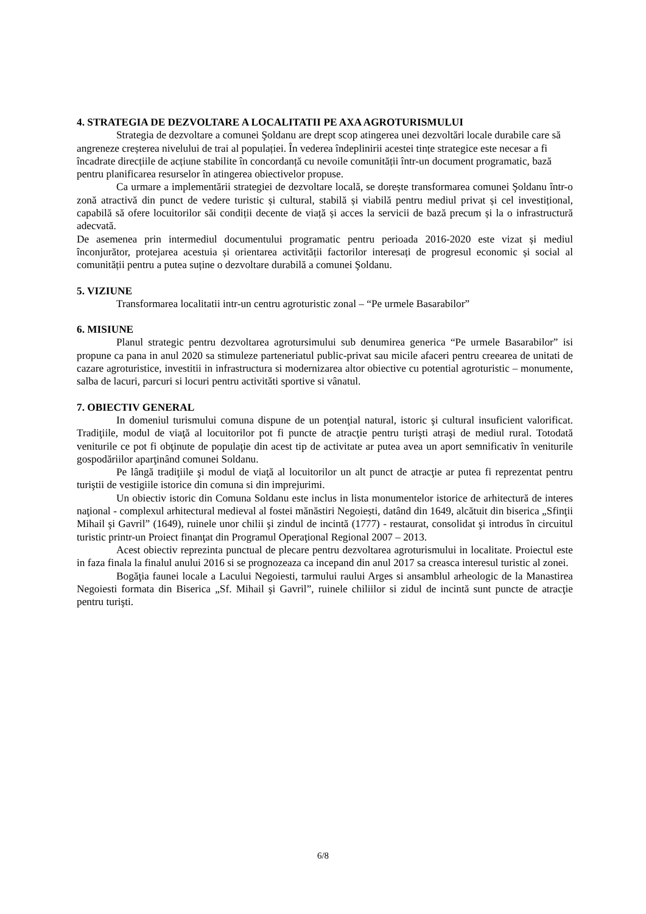4. STRATEGIA DE DEZVOLTARE A LOCALITATII PE AXA AGROTURISMULUI
Strategia de dezvoltare a comunei Şoldanu are drept scop atingerea unei dezvoltări locale durabile care să angreneze creșterea nivelului de trai al populației. În vederea îndeplinirii acestei tințe strategice este necesar a fi încadrate direcțiile de acțiune stabilite în concordanță cu nevoile comunității într-un document programatic, bază pentru planificarea resurselor în atingerea obiectivelor propuse.
Ca urmare a implementării strategiei de dezvoltare locală, se dorește transformarea comunei Şoldanu într-o zonă atractivă din punct de vedere turistic și cultural, stabilă și viabilă pentru mediul privat și cel investițional, capabilă să ofere locuitorilor săi condiții decente de viață și acces la servicii de bază precum și la o infrastructură adecvată.
De asemenea prin intermediul documentului programatic pentru perioada 2016-2020 este vizat și mediul înconjurător, protejarea acestuia și orientarea activității factorilor interesați de progresul economic și social al comunității pentru a putea suține o dezvoltare durabilă a comunei Şoldanu.
5. VIZIUNE
Transformarea localitatii intr-un centru agroturistic zonal – “Pe urmele Basarabilor”
6. MISIUNE
Planul strategic pentru dezvoltarea agrotursimului sub denumirea generica “Pe urmele Basarabilor” isi propune ca pana in anul 2020 sa stimuleze parteneriatul public-privat sau micile afaceri pentru creearea de unitati de cazare agroturistice, investitii in infrastructura si modernizarea altor obiective cu potential agroturistic – monumente, salba de lacuri, parcuri si locuri pentru activitǎti sportive si vânatul.
7. OBIECTIV GENERAL
In domeniul turismului comuna dispune de un potenţial natural, istoric şi cultural insuficient valorificat. Tradiţiile, modul de viaţă al locuitorilor pot fi puncte de atracţie pentru turişti atraşi de mediul rural. Totodată veniturile ce pot fi obţinute de populaţie din acest tip de activitate ar putea avea un aport semnificativ în veniturile gospodăriilor aparţinând comunei Soldanu.
Pe lângă tradiţiile şi modul de viaţă al locuitorilor un alt punct de atracţie ar putea fi reprezentat pentru turiştii de vestigiile istorice din comuna si din imprejurimi.
Un obiectiv istoric din Comuna Soldanu este inclus in lista monumentelor istorice de arhitectură de interes naţional - complexul arhitectural medieval al fostei mănăstiri Negoiești, datând din 1649, alcătuit din biserica „Sfinţii Mihail şi Gavril” (1649), ruinele unor chilii şi zindul de incintă (1777) - restaurat, consolidat şi introdus în circuitul turistic printr-un Proiect finanţat din Programul Operaţional Regional 2007 – 2013.
Acest obiectiv reprezinta punctual de plecare pentru dezvoltarea agroturismului in localitate. Proiectul este in faza finala la finalul anului 2016 si se prognozeaza ca incepand din anul 2017 sa creasca interesul turistic al zonei.
Bogăţia faunei locale a Lacului Negoiesti, tarmului raului Arges si ansamblul arheologic de la Manastirea Negoiesti formata din Biserica „Sf. Mihail şi Gavril”, ruinele chiliilor si zidul de incintă sunt puncte de atracţie pentru turişti.
6/8